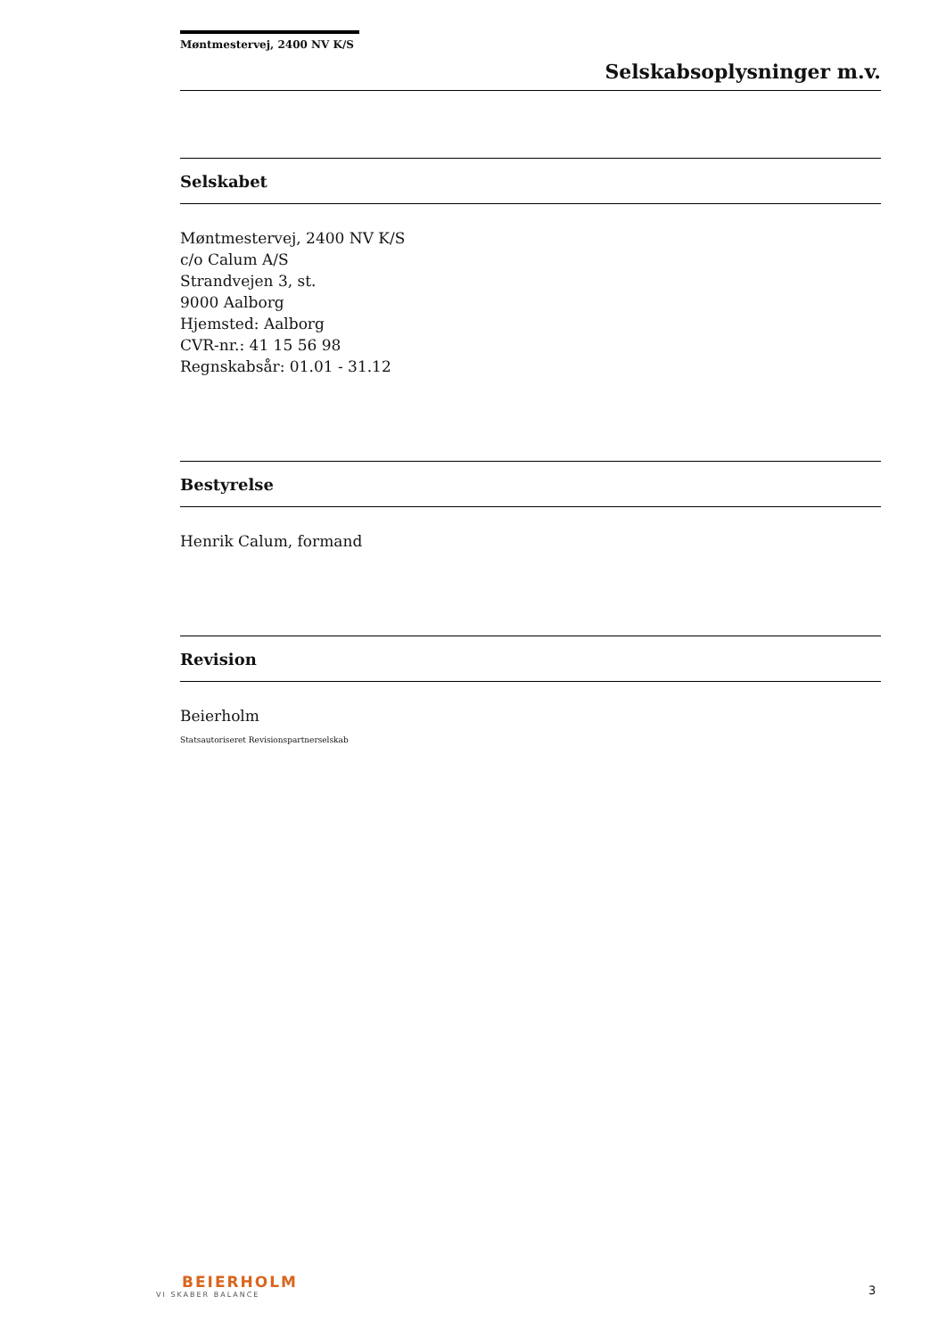Møntmestervej, 2400 NV K/S
Selskabsoplysninger m.v.
Selskabet
Møntmestervej, 2400 NV K/S
c/o Calum A/S
Strandvejen 3, st.
9000 Aalborg
Hjemsted: Aalborg
CVR-nr.: 41 15 56 98
Regnskabsår: 01.01 - 31.12
Bestyrelse
Henrik Calum, formand
Revision
Beierholm
Statsautoriseret Revisionspartnerselskab
BEIERHOLM
VI SKABER BALANCE
3